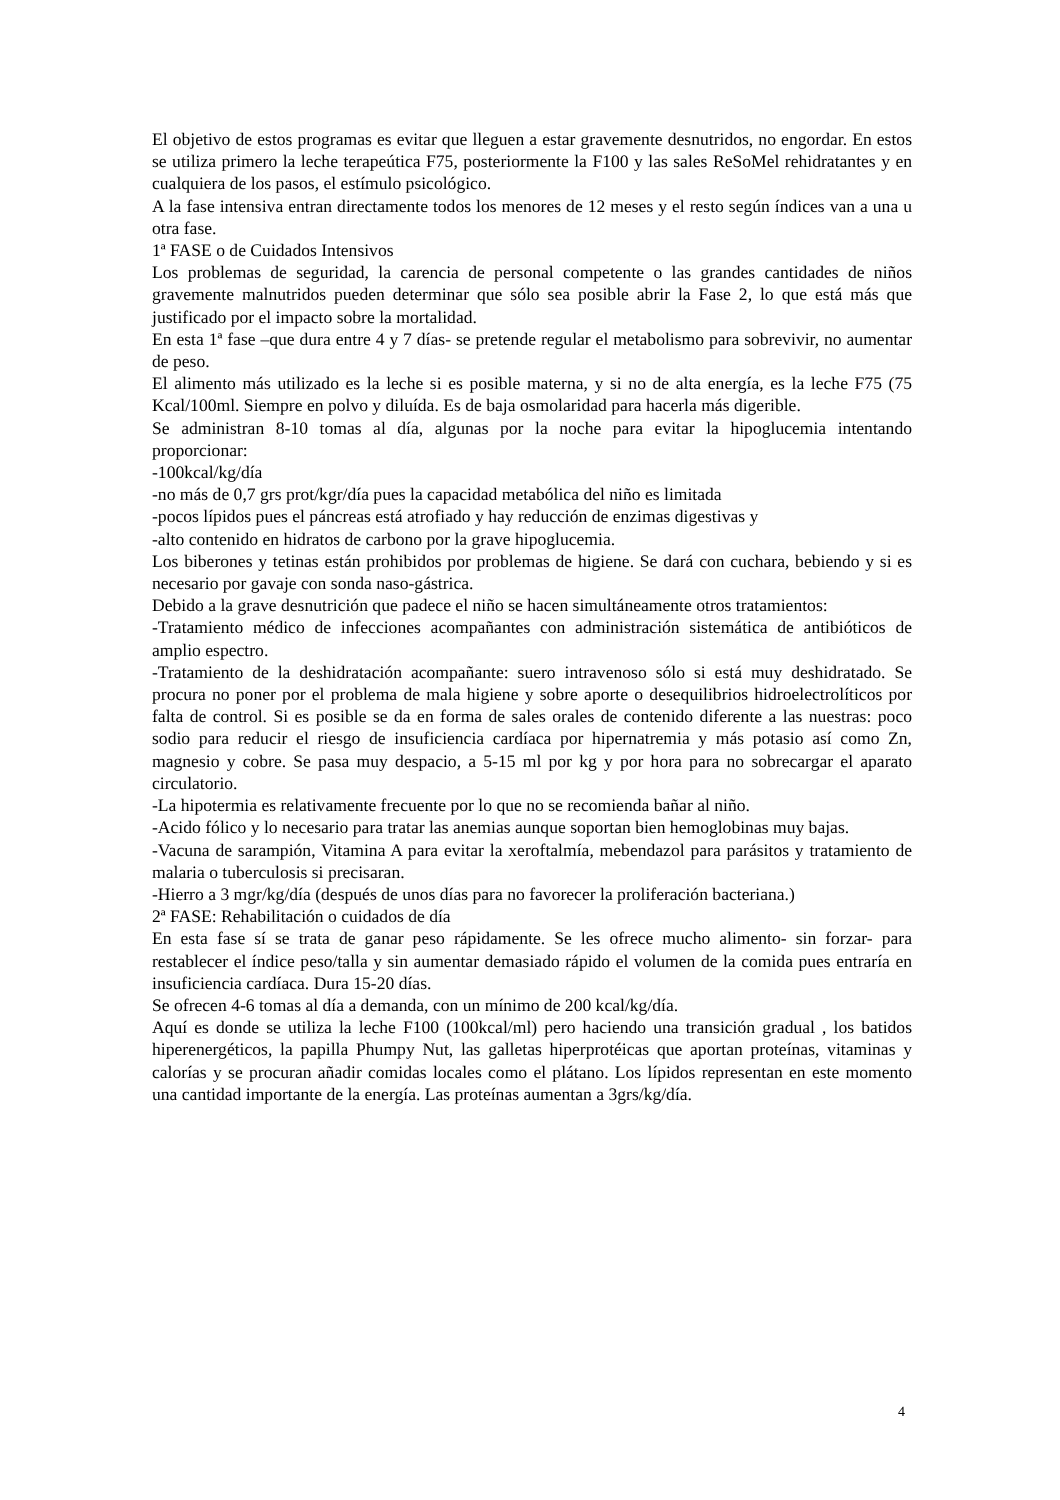El objetivo de estos programas es evitar que lleguen a estar gravemente desnutridos, no engordar. En estos se utiliza primero la leche terapeútica F75, posteriormente la F100 y las sales ReSoMel rehidratantes y en cualquiera de los pasos, el estímulo psicológico.
A la fase intensiva entran directamente todos los menores de 12 meses y el resto según índices van a una u otra fase.
1ª FASE o de Cuidados Intensivos
Los problemas de seguridad, la carencia de personal competente o las grandes cantidades de niños gravemente malnutridos pueden determinar que sólo sea posible abrir la Fase 2, lo que está más que justificado por el impacto sobre la mortalidad.
En esta 1ª fase –que dura entre 4 y 7 días- se pretende regular el metabolismo para sobrevivir, no aumentar de peso.
El alimento más utilizado es la leche si es posible materna, y si no de alta energía, es la leche F75 (75 Kcal/100ml. Siempre en polvo y diluída. Es de baja osmolaridad para hacerla más digerible.
Se administran 8-10 tomas al día, algunas por la noche para evitar la hipoglucemia intentando proporcionar:
-100kcal/kg/día
-no más de 0,7 grs prot/kgr/día pues la capacidad metabólica del niño es limitada
-pocos lípidos pues el páncreas está atrofiado y hay reducción de enzimas digestivas y
-alto contenido en hidratos de carbono por la grave hipoglucemia.
Los biberones y tetinas están prohibidos por problemas de higiene. Se dará con cuchara, bebiendo y si es necesario por gavaje con sonda naso-gástrica.
Debido a la grave desnutrición que padece el niño se hacen simultáneamente otros tratamientos:
-Tratamiento médico de infecciones acompañantes con administración sistemática de antibióticos de amplio espectro.
-Tratamiento de la deshidratación acompañante: suero intravenoso sólo si está muy deshidratado. Se procura no poner por el problema de mala higiene y sobre aporte o desequilibrios hidroelectrolíticos por falta de control. Si es posible se da en forma de sales orales de contenido diferente a las nuestras: poco sodio para reducir el riesgo de insuficiencia cardíaca por hipernatremia y más potasio así como Zn, magnesio y cobre. Se pasa muy despacio, a 5-15 ml por kg y por hora para no sobrecargar el aparato circulatorio.
-La hipotermia es relativamente frecuente por lo que no se recomienda bañar al niño.
-Acido fólico y lo necesario para tratar las anemias aunque soportan bien hemoglobinas muy bajas.
-Vacuna de sarampión, Vitamina A para evitar la xeroftalmía, mebendazol para parásitos y tratamiento de malaria o tuberculosis si precisaran.
-Hierro a 3 mgr/kg/día (después de unos días para no favorecer la proliferación bacteriana.)
2ª FASE: Rehabilitación o cuidados de día
En esta fase sí se trata de ganar peso rápidamente. Se les ofrece mucho alimento- sin forzar- para restablecer el índice peso/talla y sin aumentar demasiado rápido el volumen de la comida pues entraría en insuficiencia cardíaca. Dura 15-20 días.
Se ofrecen 4-6 tomas al día a demanda, con un mínimo de 200 kcal/kg/día.
Aquí es donde se utiliza la leche F100 (100kcal/ml) pero haciendo una transición gradual , los batidos hiperenergéticos, la papilla Phumpy Nut, las galletas hiperprotéicas que aportan proteínas, vitaminas y calorías y se procuran añadir comidas locales como el plátano. Los lípidos representan en este momento una cantidad importante de la energía. Las proteínas aumentan a 3grs/kg/día.
4